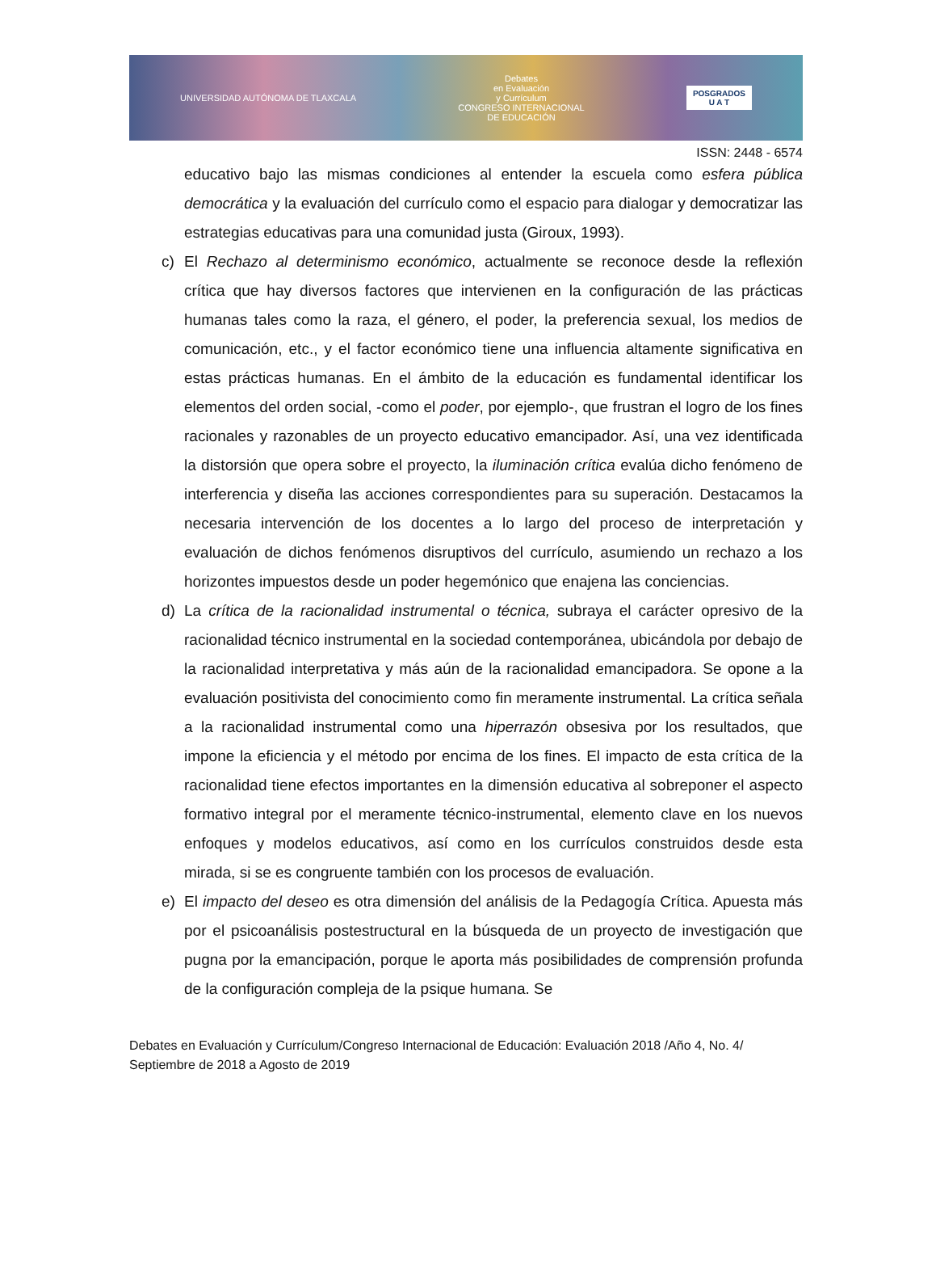UNIVERSIDAD AUTÓNOMA DE TLAXCALA Debates
en Evaluación
y Currículum
CONGRESO INTERNACIONAL
DE EDUCACIÓN POSGRADOS
U A T
ISSN: 2448 - 6574
educativo bajo las mismas condiciones al entender la escuela como esfera pública democrática y la evaluación del currículo como el espacio para dialogar y democratizar las estrategias educativas para una comunidad justa (Giroux, 1993).
c) El Rechazo al determinismo económico, actualmente se reconoce desde la reflexión crítica que hay diversos factores que intervienen en la configuración de las prácticas humanas tales como la raza, el género, el poder, la preferencia sexual, los medios de comunicación, etc., y el factor económico tiene una influencia altamente significativa en estas prácticas humanas. En el ámbito de la educación es fundamental identificar los elementos del orden social, -como el poder, por ejemplo-, que frustran el logro de los fines racionales y razonables de un proyecto educativo emancipador. Así, una vez identificada la distorsión que opera sobre el proyecto, la iluminación crítica evalúa dicho fenómeno de interferencia y diseña las acciones correspondientes para su superación. Destacamos la necesaria intervención de los docentes a lo largo del proceso de interpretación y evaluación de dichos fenómenos disruptivos del currículo, asumiendo un rechazo a los horizontes impuestos desde un poder hegemónico que enajena las conciencias.
d) La crítica de la racionalidad instrumental o técnica, subraya el carácter opresivo de la racionalidad técnico instrumental en la sociedad contemporánea, ubicándola por debajo de la racionalidad interpretativa y más aún de la racionalidad emancipadora. Se opone a la evaluación positivista del conocimiento como fin meramente instrumental. La crítica señala a la racionalidad instrumental como una hiperrazón obsesiva por los resultados, que impone la eficiencia y el método por encima de los fines. El impacto de esta crítica de la racionalidad tiene efectos importantes en la dimensión educativa al sobreponer el aspecto formativo integral por el meramente técnico-instrumental, elemento clave en los nuevos enfoques y modelos educativos, así como en los currículos construidos desde esta mirada, si se es congruente también con los procesos de evaluación.
e) El impacto del deseo es otra dimensión del análisis de la Pedagogía Crítica. Apuesta más por el psicoanálisis postestructural en la búsqueda de un proyecto de investigación que pugna por la emancipación, porque le aporta más posibilidades de comprensión profunda de la configuración compleja de la psique humana. Se
Debates en Evaluación y Currículum/Congreso Internacional de Educación: Evaluación 2018 /Año 4, No. 4/ Septiembre de 2018 a Agosto de 2019